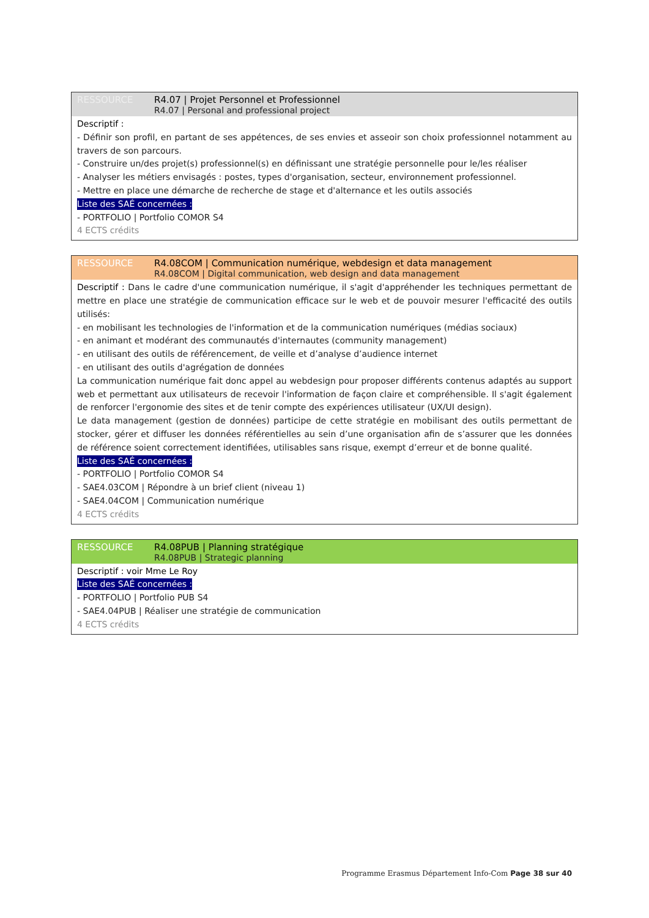RESSOURCE R4.07 | Projet Personnel et Professionnel
R4.07 | Personal and professional project
Descriptif :
- Définir son profil, en partant de ses appétences, de ses envies et asseoir son choix professionnel notamment au travers de son parcours.
- Construire un/des projet(s) professionnel(s) en définissant une stratégie personnelle pour le/les réaliser
- Analyser les métiers envisagés : postes, types d'organisation, secteur, environnement professionnel.
- Mettre en place une démarche de recherche de stage et d'alternance et les outils associés
Liste des SAÉ concernées :
- PORTFOLIO | Portfolio COMOR S4
4 ECTS crédits
RESSOURCE R4.08COM | Communication numérique, webdesign et data management
R4.08COM | Digital communication, web design and data management
Descriptif : Dans le cadre d'une communication numérique, il s'agit d'appréhender les techniques permettant de mettre en place une stratégie de communication efficace sur le web et de pouvoir mesurer l'efficacité des outils utilisés:
- en mobilisant les technologies de l'information et de la communication numériques (médias sociaux)
- en animant et modérant des communautés d'internautes (community management)
- en utilisant des outils de référencement, de veille et d’analyse d’audience internet
- en utilisant des outils d'agrégation de données
La communication numérique fait donc appel au webdesign pour proposer différents contenus adaptés au support web et permettant aux utilisateurs de recevoir l'information de façon claire et compréhensible. Il s'agit également de renforcer l'ergonomie des sites et de tenir compte des expériences utilisateur (UX/UI design).
Le data management (gestion de données) participe de cette stratégie en mobilisant des outils permettant de stocker, gérer et diffuser les données référentielles au sein d’une organisation afin de s’assurer que les données de référence soient correctement identifiées, utilisables sans risque, exempt d’erreur et de bonne qualité.
Liste des SAÉ concernées :
- PORTFOLIO | Portfolio COMOR S4
- SAE4.03COM | Répondre à un brief client (niveau 1)
- SAE4.04COM | Communication numérique
4 ECTS crédits
RESSOURCE R4.08PUB | Planning stratégique
R4.08PUB | Strategic planning
Descriptif : voir Mme Le Roy
Liste des SAÉ concernées :
- PORTFOLIO | Portfolio PUB S4
- SAE4.04PUB | Réaliser une stratégie de communication
4 ECTS crédits
Programme Erasmus Département Info-Com Page 38 sur 40